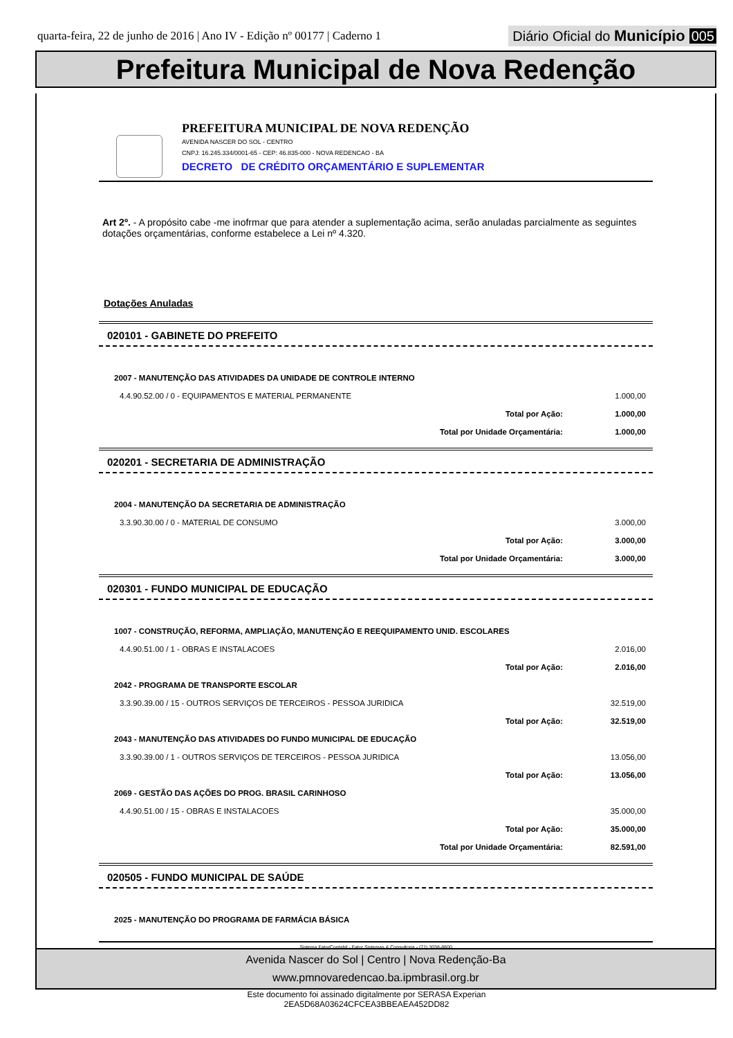quarta-feira, 22 de junho de 2016 | Ano IV - Edição nº 00177 | Caderno 1
Diário Oficial do Município 005
Prefeitura Municipal de Nova Redenção
PREFEITURA MUNICIPAL DE NOVA REDENÇÃO
AVENIDA NASCER DO SOL - CENTRO
CNPJ: 16.245.334/0001-65 - CEP: 46.835-000 - NOVA REDENCAO - BA
DECRETO DE CRÉDITO ORÇAMENTÁRIO E SUPLEMENTAR
Art 2º. - A propósito cabe -me inofrmar que para atender a suplementação acima, serão anuladas parcialmente as seguintes dotações orçamentárias, conforme estabelece a Lei nº 4.320.
Dotações Anuladas
020101 - GABINETE DO PREFEITO
| 2007 - MANUTENÇÃO DAS ATIVIDADES DA UNIDADE DE CONTROLE INTERNO | |
| 4.4.90.52.00 / 0 - EQUIPAMENTOS E MATERIAL PERMANENTE | 1.000,00 |
| Total por Ação: | 1.000,00 |
| Total por Unidade Orçamentária: | 1.000,00 |
020201 - SECRETARIA DE ADMINISTRAÇÃO
| 2004 - MANUTENÇÃO DA SECRETARIA DE ADMINISTRAÇÃO | |
| 3.3.90.30.00 / 0 - MATERIAL DE CONSUMO | 3.000,00 |
| Total por Ação: | 3.000,00 |
| Total por Unidade Orçamentária: | 3.000,00 |
020301 - FUNDO MUNICIPAL DE EDUCAÇÃO
| 1007 - CONSTRUÇÃO, REFORMA, AMPLIAÇÃO, MANUTENÇÃO E REEQUIPAMENTO UNID. ESCOLARES | |
| 4.4.90.51.00 / 1 - OBRAS E INSTALACOES | 2.016,00 |
| Total por Ação: | 2.016,00 |
| 2042 - PROGRAMA DE TRANSPORTE ESCOLAR | |
| 3.3.90.39.00 / 15 - OUTROS SERVIÇOS DE TERCEIROS - PESSOA JURIDICA | 32.519,00 |
| Total por Ação: | 32.519,00 |
| 2043 - MANUTENÇÃO DAS ATIVIDADES DO FUNDO MUNICIPAL DE EDUCAÇÃO | |
| 3.3.90.39.00 / 1 - OUTROS SERVIÇOS DE TERCEIROS - PESSOA JURIDICA | 13.056,00 |
| Total por Ação: | 13.056,00 |
| 2069 - GESTÃO DAS AÇÕES DO PROG. BRASIL CARINHOSO | |
| 4.4.90.51.00 / 15 - OBRAS E INSTALACOES | 35.000,00 |
| Total por Ação: | 35.000,00 |
| Total por Unidade Orçamentária: | 82.591,00 |
020505 - FUNDO MUNICIPAL DE SAÚDE
| 2025 - MANUTENÇÃO DO PROGRAMA DE FARMÁCIA BÁSICA |
Sistema FatorContabil - Fator Sistemas & Consultoria - (71) 3038-8800
Avenida Nascer do Sol | Centro | Nova Redenção-Ba
www.pmnovaredencao.ba.ipmbrasil.org.br
Este documento foi assinado digitalmente por SERASA Experian
2EA5D68A03624CFCEA3BBEAEA452DD82